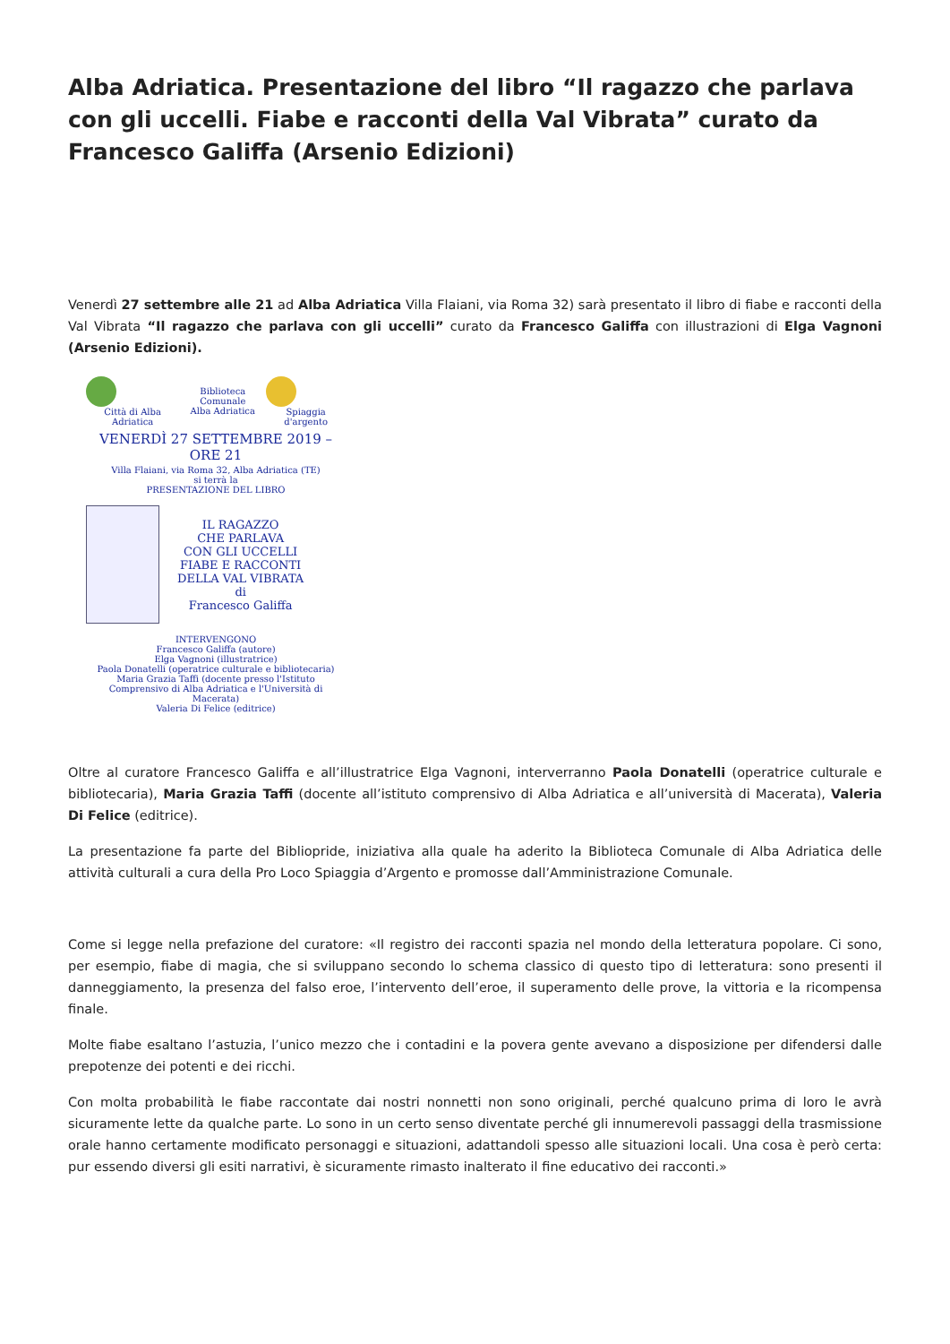Alba Adriatica. Presentazione del libro “Il ragazzo che parlava con gli uccelli. Fiabe e racconti della Val Vibrata” curato da Francesco Galiffa (Arsenio Edizioni)
Venerdì 27 settembre alle 21 ad Alba Adriatica Villa Flaiani, via Roma 32) sarà presentato il libro di fiabe e racconti della Val Vibrata “Il ragazzo che parlava con gli uccelli” curato da Francesco Galiffa con illustrazioni di Elga Vagnoni (Arsenio Edizioni).
Città di Alba Adriatica
Biblioteca Comunale
Alba Adriatica
Spiaggia d'argento
VENERDÌ 27 SETTEMBRE 2019 – ORE 21
Villa Flaiani, via Roma 32, Alba Adriatica (TE)
si terrà la
PRESENTAZIONE DEL LIBRO
IL RAGAZZO
CHE PARLAVA
CON GLI UCCELLI
FIABE E RACCONTI
DELLA VAL VIBRATA
di
Francesco Galiffa
INTERVENGONO
Francesco Galiffa (autore)
Elga Vagnoni (illustratrice)
Paola Donatelli (operatrice culturale e bibliotecaria)
Maria Grazia Taffi (docente presso l'Istituto Comprensivo di Alba Adriatica e l'Università di Macerata)
Valeria Di Felice (editrice)
Oltre al curatore Francesco Galiffa e all’illustratrice Elga Vagnoni, interverranno Paola Donatelli (operatrice culturale e bibliotecaria), Maria Grazia Taffi (docente all’istituto comprensivo di Alba Adriatica e all’università di Macerata), Valeria Di Felice (editrice).
La presentazione fa parte del Bibliopride, iniziativa alla quale ha aderito la Biblioteca Comunale di Alba Adriatica delle attività culturali a cura della Pro Loco Spiaggia d’Argento e promosse dall’Amministrazione Comunale.
Come si legge nella prefazione del curatore: «Il registro dei racconti spazia nel mondo della letteratura popolare. Ci sono, per esempio, fiabe di magia, che si sviluppano secondo lo schema classico di questo tipo di letteratura: sono presenti il danneggiamento, la presenza del falso eroe, l’intervento dell’eroe, il superamento delle prove, la vittoria e la ricompensa finale.
Molte fiabe esaltano l’astuzia, l’unico mezzo che i contadini e la povera gente avevano a disposizione per difendersi dalle prepotenze dei potenti e dei ricchi.
Con molta probabilità le fiabe raccontate dai nostri nonnetti non sono originali, perché qualcuno prima di loro le avrà sicuramente lette da qualche parte. Lo sono in un certo senso diventate perché gli innumerevoli passaggi della trasmissione orale hanno certamente modificato personaggi e situazioni, adattandoli spesso alle situazioni locali. Una cosa è però certa: pur essendo diversi gli esiti narrativi, è sicuramente rimasto inalterato il fine educativo dei racconti.»